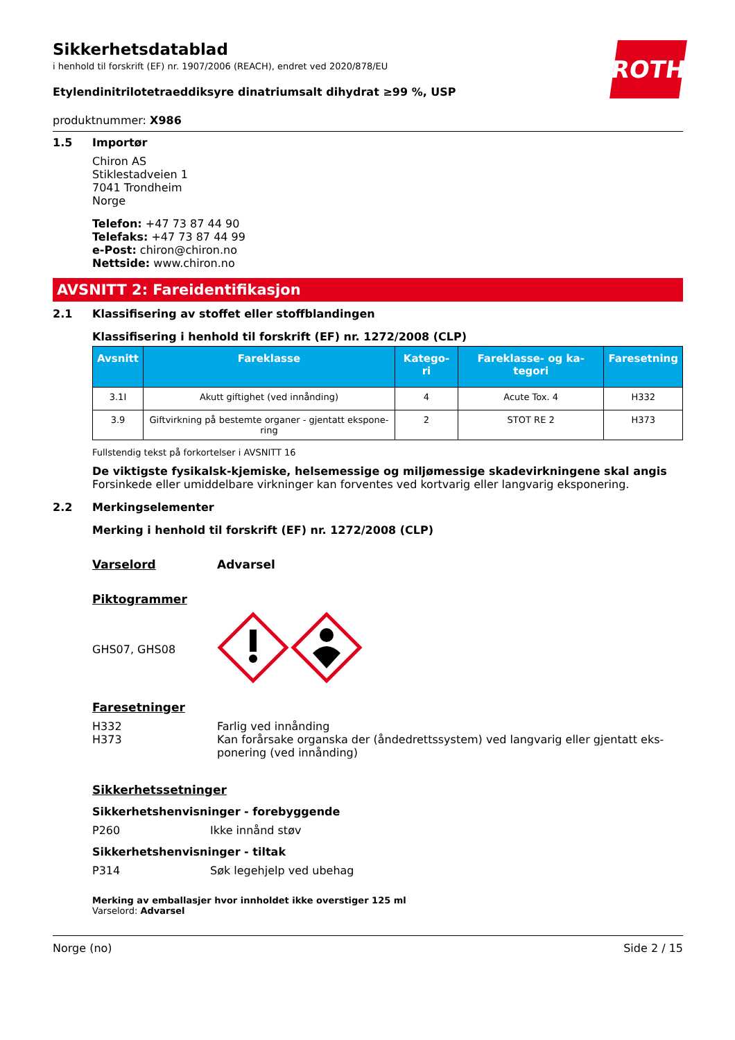ROTH
Sikkerhetsdatablad
i henhold til forskrift (EF) nr. 1907/2006 (REACH), endret ved 2020/878/EU
Etylendinitrilotetraeddiksyre dinatriumsalt dihydrat ≥99 %, USP
produktnummer: X986
1.5 Importør
Chiron AS
Stiklestadveien 1
7041 Trondheim
Norge
Telefon: +47 73 87 44 90
Telefaks: +47 73 87 44 99
e-Post: chiron@chiron.no
Nettside: www.chiron.no
AVSNITT 2: Fareidentifikasjon
2.1 Klassifisering av stoffet eller stoffblandingen
Klassifisering i henhold til forskrift (EF) nr. 1272/2008 (CLP)
| Avsnitt | Fareklasse | Katego-ri | Fareklasse- og ka-tegori | Faresetning |
| --- | --- | --- | --- | --- |
| 3.1I | Akutt giftighet (ved innånding) | 4 | Acute Tox. 4 | H332 |
| 3.9 | Giftvirkning på bestemte organer - gjentatt ekspone-ring | 2 | STOT RE 2 | H373 |
Fullstendig tekst på forkortelser i AVSNITT 16
De viktigste fysikalsk-kjemiske, helsemessige og miljømessige skadevirkningene skal angis
Forsinkede eller umiddelbare virkninger kan forventes ved kortvarig eller langvarig eksponering.
2.2 Merkingselementer
Merking i henhold til forskrift (EF) nr. 1272/2008 (CLP)
Varselord Advarsel
Piktogrammer
GHS07, GHS08
Faresetninger
H332
H373
Farlig ved innånding
Kan forårsake organska der (åndedrettssystem) ved langvarig eller gjentatt eks-ponering (ved innånding)
Sikkerhetssetninger
Sikkerhetshenvisninger - forebyggende
P260 Ikke innånd støv
Sikkerhetshenvisninger - tiltak
P314 Søk legehjelp ved ubehag
Merking av emballasjer hvor innholdet ikke overstiger 125 ml
Varselord: Advarsel
Norge (no) Side 2 / 15